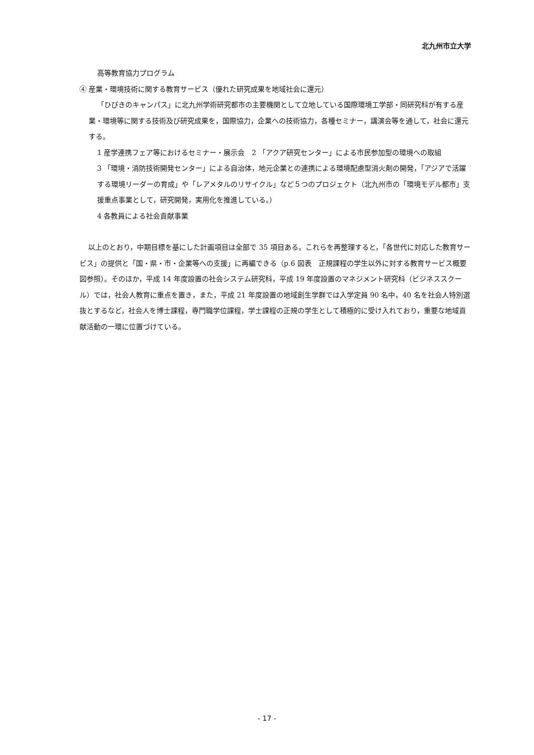北九州市立大学
高等教育協力プログラム
④ 産業・環境技術に関する教育サービス（優れた研究成果を地域社会に還元）
「ひびきのキャンパス」に北九州学術研究都市の主要機関として立地している国際環境工学部・同研究科が有する産業・環境等に関する技術及び研究成果を，国際協力，企業への技術協力，各種セミナー，講演会等を通して，社会に還元する。
1 産学連携フェア等におけるセミナー・展示会　2 「アクア研究センター」による市民参加型の環境への取組
3 「環境・消防技術開発センター」による自治体，地元企業との連携による環境配慮型消火剤の開発，「アジアで活躍する環境リーダーの育成」や「レアメタルのリサイクル」など５つのプロジェクト（北九州市の「環境モデル都市」支援重点事業として，研究開発，実用化を推進している。）
4 各教員による社会貢献事業
以上のとおり，中期目標を基にした計画項目は全部で 35 項目ある。これらを再整理すると，「各世代に対応した教育サービス」の提供と「国・県・市・企業等への支援」に再編できる（p.6 図表　正規課程の学生以外に対する教育サービス概要図参照）。そのほか，平成 14 年度設置の社会システム研究科，平成 19 年度設置のマネジメント研究科（ビジネススクール）では，社会人教育に重点を置き，また，平成 21 年度設置の地域創生学群では入学定員 90 名中，40 名を社会人特別選抜とするなど，社会人を博士課程，専門職学位課程，学士課程の正規の学生として積極的に受け入れており，重要な地域貢献活動の一環に位置づけている。
- 17 -